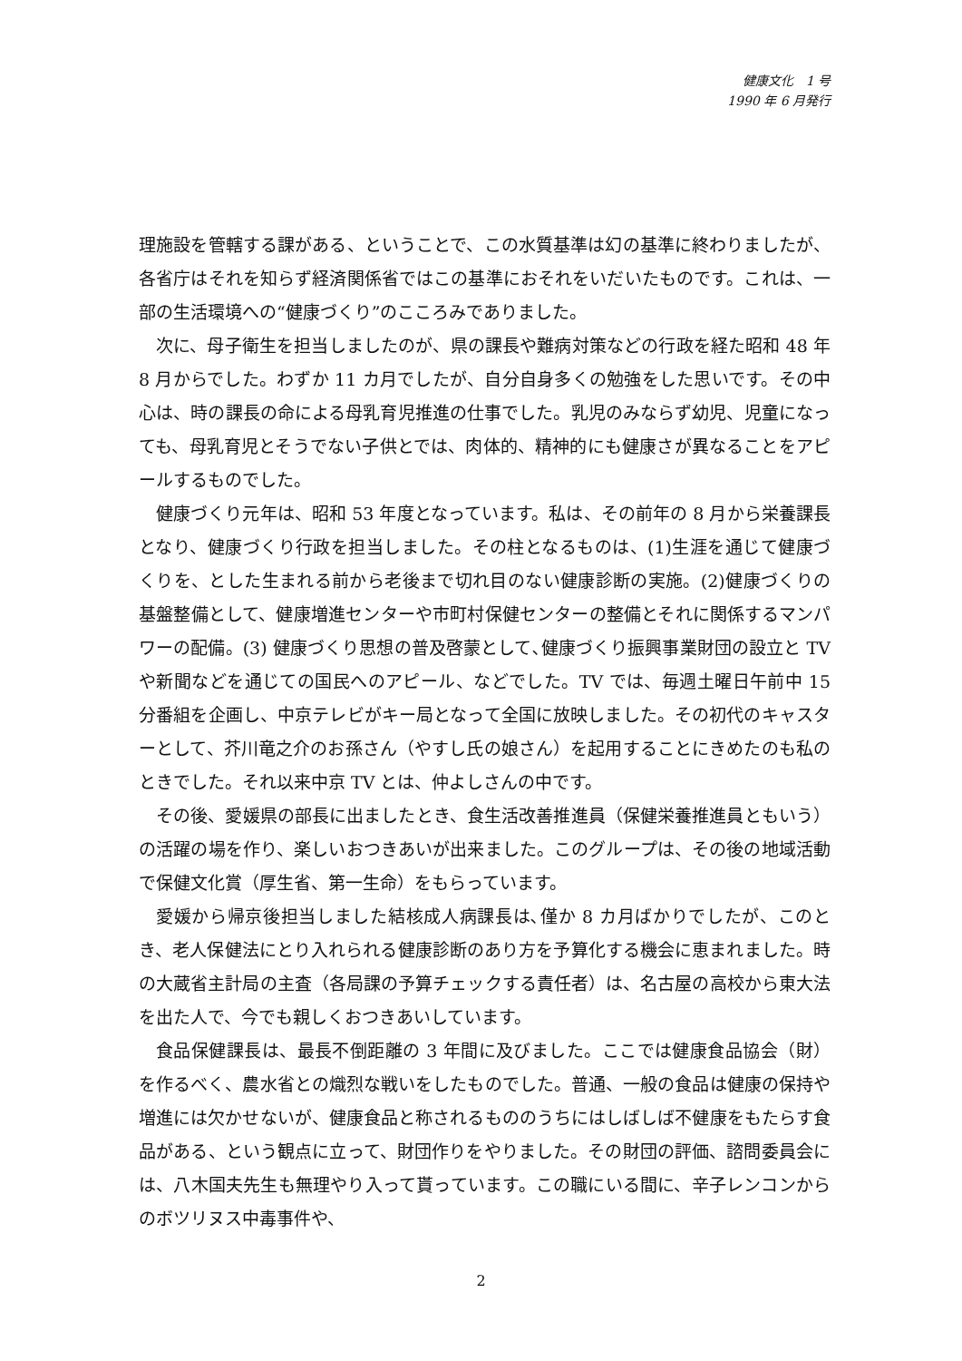健康文化　1 号
1990 年 6 月発行
理施設を管轄する課がある、ということで、この水質基準は幻の基準に終わりましたが、各省庁はそれを知らず経済関係省ではこの基準におそれをいだいたものです。これは、一部の生活環境への“健康づくり”のこころみでありました。
次に、母子衛生を担当しましたのが、県の課長や難病対策などの行政を経た昭和 48 年 8 月からでした。わずか 11 カ月でしたが、自分自身多くの勉強をした思いです。その中心は、時の課長の命による母乳育児推進の仕事でした。乳児のみならず幼児、児童になっても、母乳育児とそうでない子供とでは、肉体的、精神的にも健康さが異なることをアピールするものでした。
健康づくり元年は、昭和 53 年度となっています。私は、その前年の 8 月から栄養課長となり、健康づくり行政を担当しました。その柱となるものは、(1)生涯を通じて健康づくりを、とした生まれる前から老後まで切れ目のない健康診断の実施。(2)健康づくりの基盤整備として、健康増進センターや市町村保健センターの整備とそれに関係するマンパワーの配備。(3) 健康づくり思想の普及啓蒙として､健康づくり振興事業財団の設立と TV や新聞などを通じての国民へのアピール、などでした。TV では、毎週土曜日午前中 15 分番組を企画し、中京テレビがキー局となって全国に放映しました。その初代のキャスターとして、芥川竜之介のお孫さん（やすし氏の娘さん）を起用することにきめたのも私のときでした。それ以来中京 TV とは、仲よしさんの中です。
その後、愛媛県の部長に出ましたとき、食生活改善推進員（保健栄養推進員ともいう）の活躍の場を作り、楽しいおつきあいが出来ました。このグループは、その後の地域活動で保健文化賞（厚生省、第一生命）をもらっています。
愛媛から帰京後担当しました結核成人病課長は､僅か 8 カ月ばかりでしたが、このとき、老人保健法にとり入れられる健康診断のあり方を予算化する機会に恵まれました。時の大蔵省主計局の主査（各局課の予算チェックする責任者）は、名古屋の高校から東大法を出た人で、今でも親しくおつきあいしています。
食品保健課長は、最長不倒距離の 3 年間に及びました。ここでは健康食品協会（財）を作るべく、農水省との熾烈な戦いをしたものでした。普通、一般の食品は健康の保持や増進には欠かせないが、健康食品と称されるもののうちにはしばしば不健康をもたらす食品がある、という観点に立って、財団作りをやりました。その財団の評価、諮問委員会には、八木国夫先生も無理やり入って貰っています。この職にいる間に、辛子レンコンからのボツリヌス中毒事件や、
2